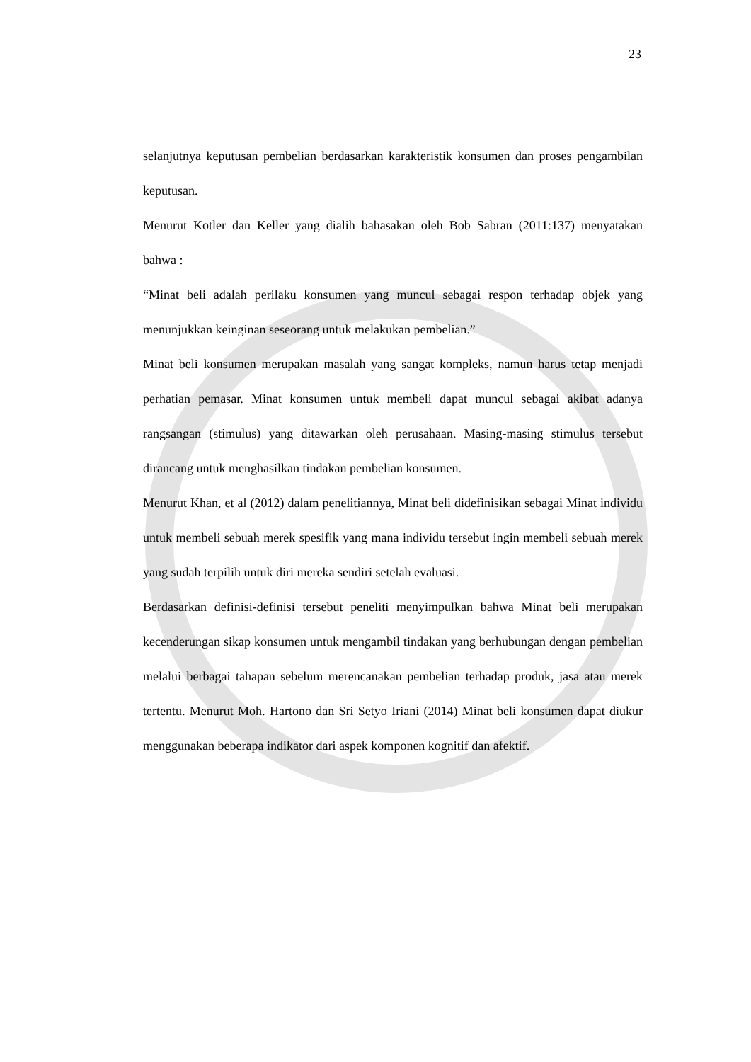23
selanjutnya keputusan pembelian berdasarkan karakteristik konsumen dan proses pengambilan keputusan.
Menurut Kotler dan Keller yang dialih bahasakan oleh Bob Sabran (2011:137) menyatakan bahwa :
“Minat beli adalah perilaku konsumen yang muncul sebagai respon terhadap objek yang menunjukkan keinginan seseorang untuk melakukan pembelian.”
Minat beli konsumen merupakan masalah yang sangat kompleks, namun harus tetap menjadi perhatian pemasar. Minat konsumen untuk membeli dapat muncul sebagai akibat adanya rangsangan (stimulus) yang ditawarkan oleh perusahaan. Masing-masing stimulus tersebut dirancang untuk menghasilkan tindakan pembelian konsumen.
Menurut Khan, et al (2012) dalam penelitiannya, Minat beli didefinisikan sebagai Minat individu untuk membeli sebuah merek spesifik yang mana individu tersebut ingin membeli sebuah merek yang sudah terpilih untuk diri mereka sendiri setelah evaluasi.
Berdasarkan definisi-definisi tersebut peneliti menyimpulkan bahwa Minat beli merupakan kecenderungan sikap konsumen untuk mengambil tindakan yang berhubungan dengan pembelian melalui berbagai tahapan sebelum merencanakan pembelian terhadap produk, jasa atau merek tertentu. Menurut Moh. Hartono dan Sri Setyo Iriani (2014) Minat beli konsumen dapat diukur menggunakan beberapa indikator dari aspek komponen kognitif dan afektif.